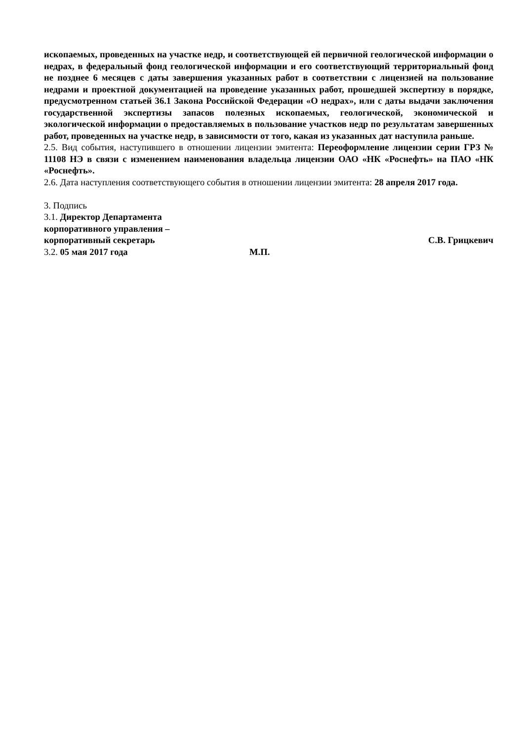ископаемых, проведенных на участке недр, и соответствующей ей первичной геологической информации о недрах, в федеральный фонд геологической информации и его соответствующий территориальный фонд не позднее 6 месяцев с даты завершения указанных работ в соответствии с лицензией на пользование недрами и проектной документацией на проведение указанных работ, прошедшей экспертизу в порядке, предусмотренном статьей 36.1 Закона Российской Федерации «О недрах», или с даты выдачи заключения государственной экспертизы запасов полезных ископаемых, геологической, экономической и экологической информации о предоставляемых в пользование участков недр по результатам завершенных работ, проведенных на участке недр, в зависимости от того, какая из указанных дат наступила раньше.
2.5. Вид события, наступившего в отношении лицензии эмитента: Переоформление лицензии серии ГРЗ № 11108 НЭ в связи с изменением наименования владельца лицензии ОАО «НК «Роснефть» на ПАО «НК «Роснефть».
2.6. Дата наступления соответствующего события в отношении лицензии эмитента: 28 апреля 2017 года.
3. Подпись
3.1. Директор Департамента
корпоративного управления –
корпоративный секретарь С.В. Грицкевич
3.2. 05 мая 2017 года М.П.